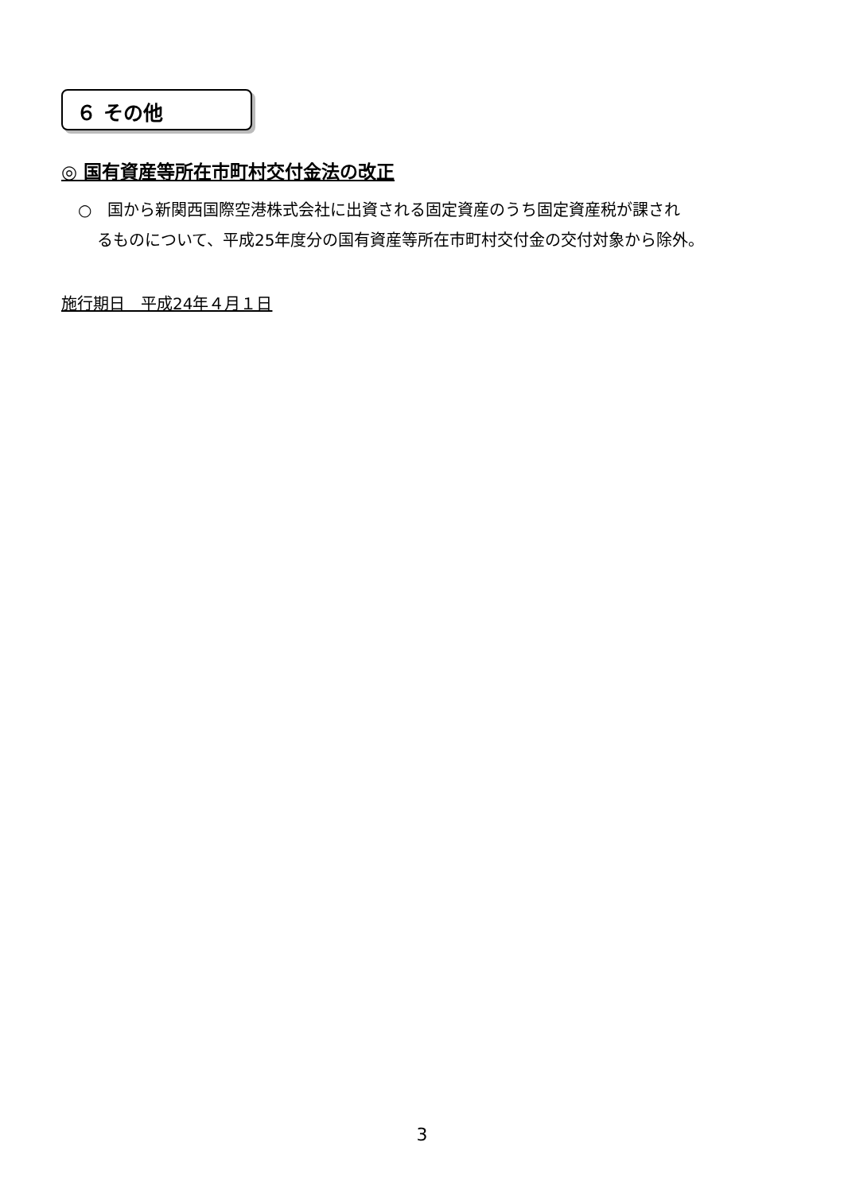６ その他
◎ 国有資産等所在市町村交付金法の改正
○　国から新関西国際空港株式会社に出資される固定資産のうち固定資産税が課され
るものについて、平成25年度分の国有資産等所在市町村交付金の交付対象から除外。
施行期日　平成24年４月１日
3